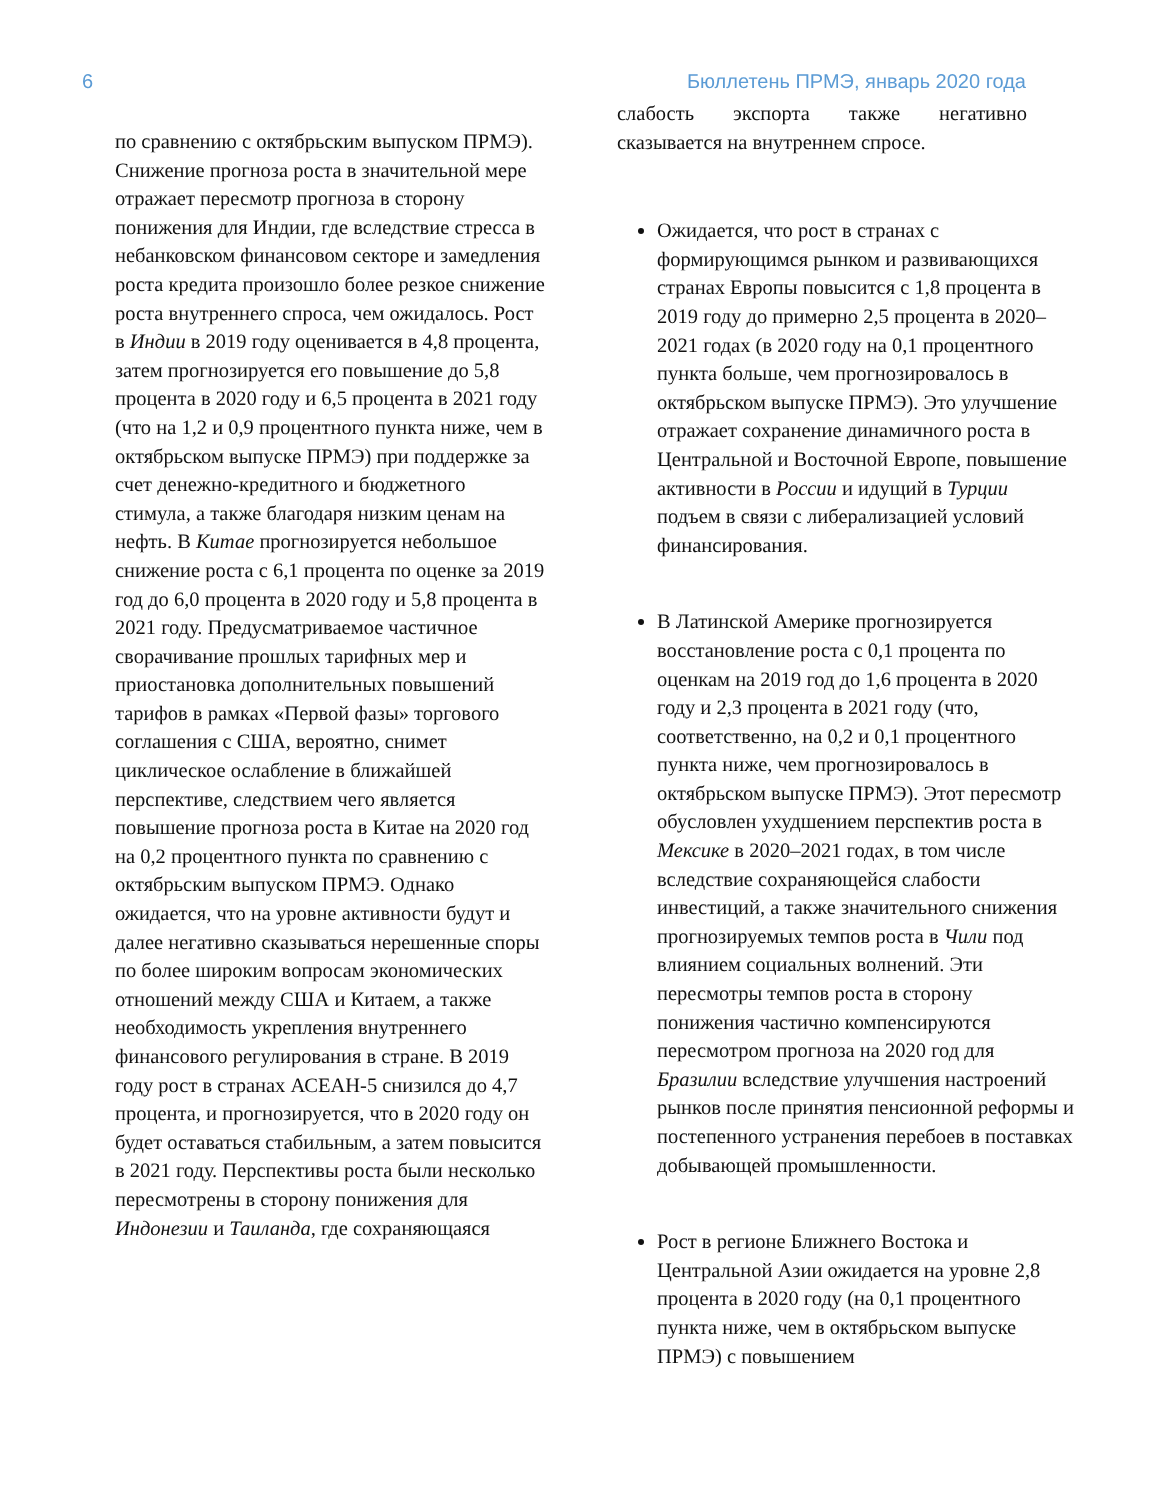6 Бюллетень ПРМЭ, январь 2020 года
по сравнению с октябрьским выпуском ПРМЭ). Снижение прогноза роста в значительной мере отражает пересмотр прогноза в сторону понижения для Индии, где вследствие стресса в небанковском финансовом секторе и замедления роста кредита произошло более резкое снижение роста внутреннего спроса, чем ожидалось. Рост в Индии в 2019 году оценивается в 4,8 процента, затем прогнозируется его повышение до 5,8 процента в 2020 году и 6,5 процента в 2021 году (что на 1,2 и 0,9 процентного пункта ниже, чем в октябрьском выпуске ПРМЭ) при поддержке за счет денежно-кредитного и бюджетного стимула, а также благодаря низким ценам на нефть. В Китае прогнозируется небольшое снижение роста с 6,1 процента по оценке за 2019 год до 6,0 процента в 2020 году и 5,8 процента в 2021 году. Предусматриваемое частичное сворачивание прошлых тарифных мер и приостановка дополнительных повышений тарифов в рамках «Первой фазы» торгового соглашения с США, вероятно, снимет циклическое ослабление в ближайшей перспективе, следствием чего является повышение прогноза роста в Китае на 2020 год на 0,2 процентного пункта по сравнению с октябрьским выпуском ПРМЭ. Однако ожидается, что на уровне активности будут и далее негативно сказываться нерешенные споры по более широким вопросам экономических отношений между США и Китаем, а также необходимость укрепления внутреннего финансового регулирования в стране. В 2019 году рост в странах АСЕАН-5 снизился до 4,7 процента, и прогнозируется, что в 2020 году он будет оставаться стабильным, а затем повысится в 2021 году. Перспективы роста были несколько пересмотрены в сторону понижения для Индонезии и Таиланда, где сохраняющаяся
слабость экспорта также негативно сказывается на внутреннем спросе.
Ожидается, что рост в странах с формирующимся рынком и развивающихся странах Европы повысится с 1,8 процента в 2019 году до примерно 2,5 процента в 2020–2021 годах (в 2020 году на 0,1 процентного пункта больше, чем прогнозировалось в октябрьском выпуске ПРМЭ). Это улучшение отражает сохранение динамичного роста в Центральной и Восточной Европе, повышение активности в России и идущий в Турции подъем в связи с либерализацией условий финансирования.
В Латинской Америке прогнозируется восстановление роста с 0,1 процента по оценкам на 2019 год до 1,6 процента в 2020 году и 2,3 процента в 2021 году (что, соответственно, на 0,2 и 0,1 процентного пункта ниже, чем прогнозировалось в октябрьском выпуске ПРМЭ). Этот пересмотр обусловлен ухудшением перспектив роста в Мексике в 2020–2021 годах, в том числе вследствие сохраняющейся слабости инвестиций, а также значительного снижения прогнозируемых темпов роста в Чили под влиянием социальных волнений. Эти пересмотры темпов роста в сторону понижения частично компенсируются пересмотром прогноза на 2020 год для Бразилии вследствие улучшения настроений рынков после принятия пенсионной реформы и постепенного устранения перебоев в поставках добывающей промышленности.
Рост в регионе Ближнего Востока и Центральной Азии ожидается на уровне 2,8 процента в 2020 году (на 0,1 процентного пункта ниже, чем в октябрьском выпуске ПРМЭ) с повышением